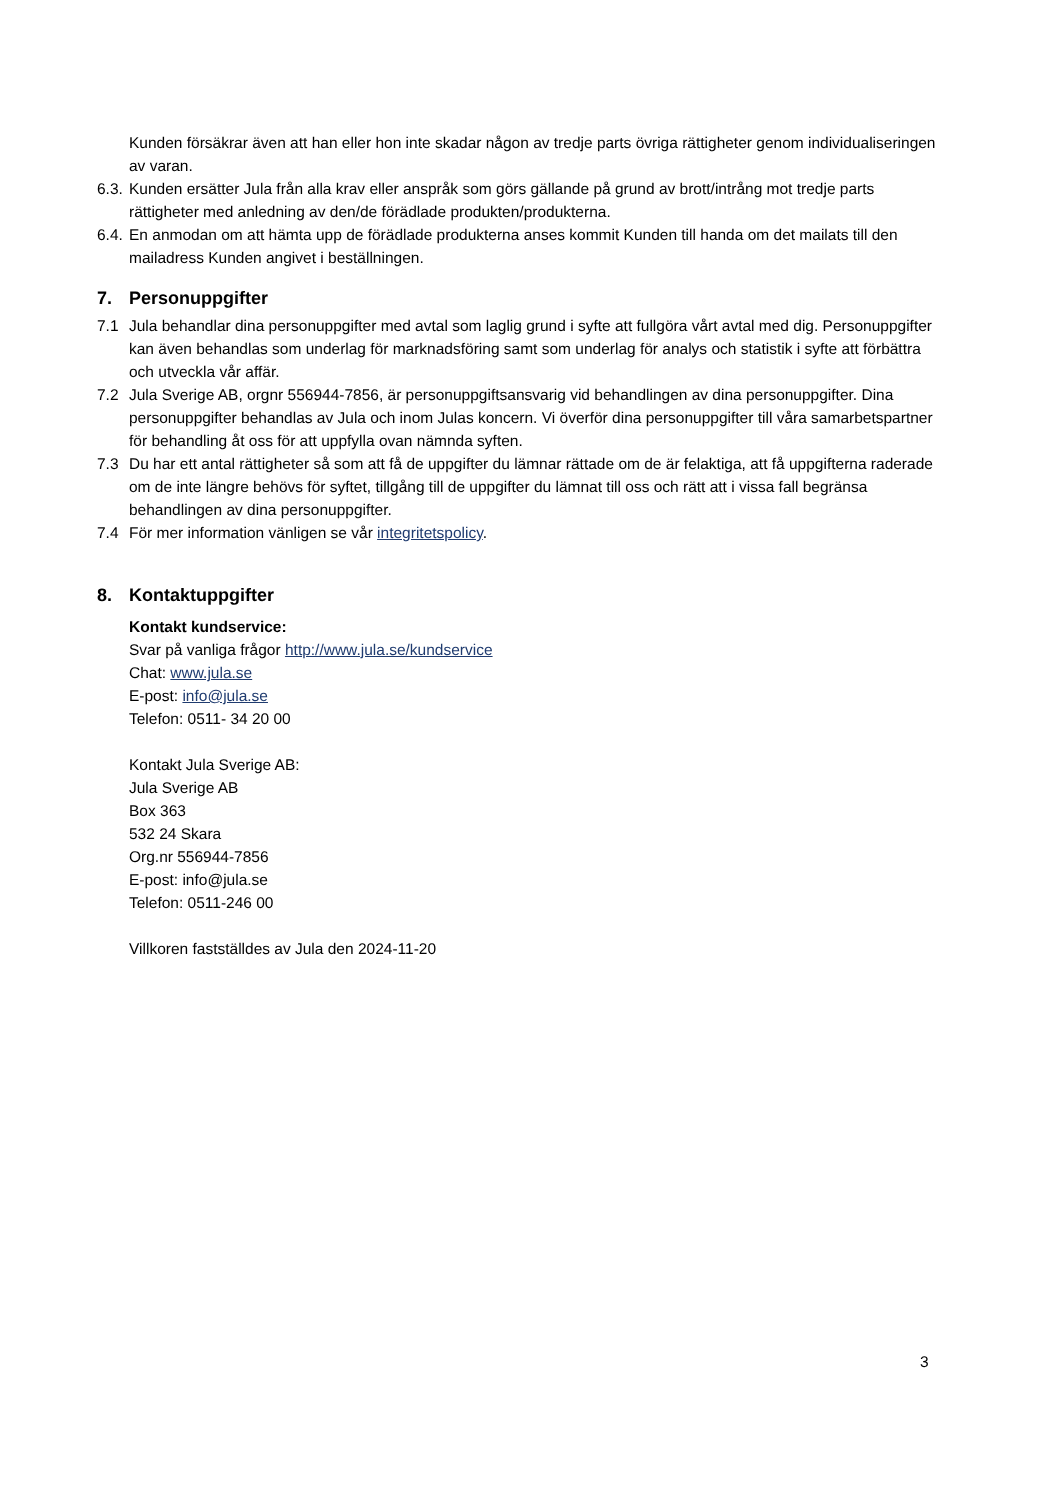Kunden försäkrar även att han eller hon inte skadar någon av tredje parts övriga rättigheter genom individualiseringen av varan.
6.3. Kunden ersätter Jula från alla krav eller anspråk som görs gällande på grund av brott/intrång mot tredje parts rättigheter med anledning av den/de förädlade produkten/produkterna.
6.4. En anmodan om att hämta upp de förädlade produkterna anses kommit Kunden till handa om det mailats till den mailadress Kunden angivet i beställningen.
7. Personuppgifter
7.1 Jula behandlar dina personuppgifter med avtal som laglig grund i syfte att fullgöra vårt avtal med dig. Personuppgifter kan även behandlas som underlag för marknadsföring samt som underlag för analys och statistik i syfte att förbättra och utveckla vår affär.
7.2 Jula Sverige AB, orgnr 556944-7856, är personuppgiftsansvarig vid behandlingen av dina personuppgifter. Dina personuppgifter behandlas av Jula och inom Julas koncern. Vi överför dina personuppgifter till våra samarbetspartner för behandling åt oss för att uppfylla ovan nämnda syften.
7.3 Du har ett antal rättigheter så som att få de uppgifter du lämnar rättade om de är felaktiga, att få uppgifterna raderade om de inte längre behövs för syftet, tillgång till de uppgifter du lämnat till oss och rätt att i vissa fall begränsa behandlingen av dina personuppgifter.
7.4 För mer information vänligen se vår integritetspolicy.
8. Kontaktuppgifter
Kontakt kundservice:
Svar på vanliga frågor http://www.jula.se/kundservice
Chat: www.jula.se
E-post: info@jula.se
Telefon: 0511- 34 20 00
Kontakt Jula Sverige AB:
Jula Sverige AB
Box 363
532 24 Skara
Org.nr 556944-7856
E-post: info@jula.se
Telefon: 0511-246 00
Villkoren fastställdes av Jula den 2024-11-20
3